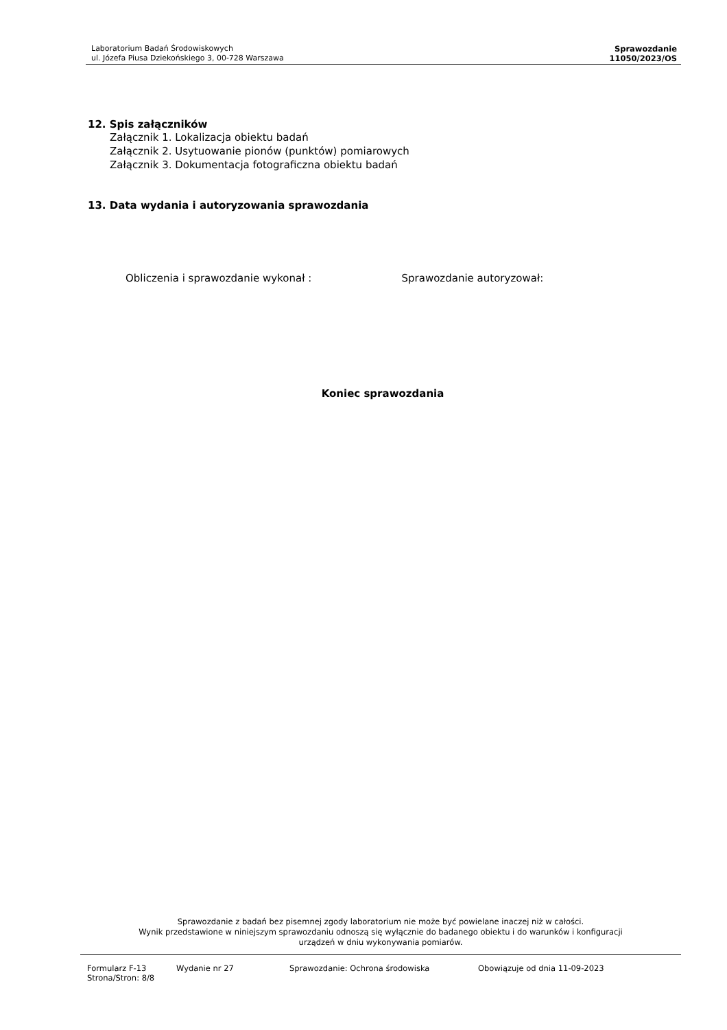Laboratorium Badań Środowiskowych
ul. Józefa Piusa Dziekońskiego 3, 00-728 Warszawa
Sprawozdanie
11050/2023/OS
12. Spis załączników
Załącznik 1. Lokalizacja obiektu badań
Załącznik 2. Usytuowanie pionów (punktów) pomiarowych
Załącznik 3. Dokumentacja fotograficzna obiektu badań
13. Data wydania i autoryzowania sprawozdania
Obliczenia i sprawozdanie wykonał : Sprawozdanie autoryzował:
Koniec sprawozdania
Sprawozdanie z badań bez pisemnej zgody laboratorium nie może być powielane inaczej niż w całości.
Wynik przedstawione w niniejszym sprawozdaniu odnoszą się wyłącznie do badanego obiektu i do warunków i konfiguracji
urządzeń w dniu wykonywania pomiarów.
Formularz F-13 Wydanie nr 27 Sprawozdanie: Ochrona środowiska Obowiązuje od dnia 11-09-2023
Strona/Stron: 8/8